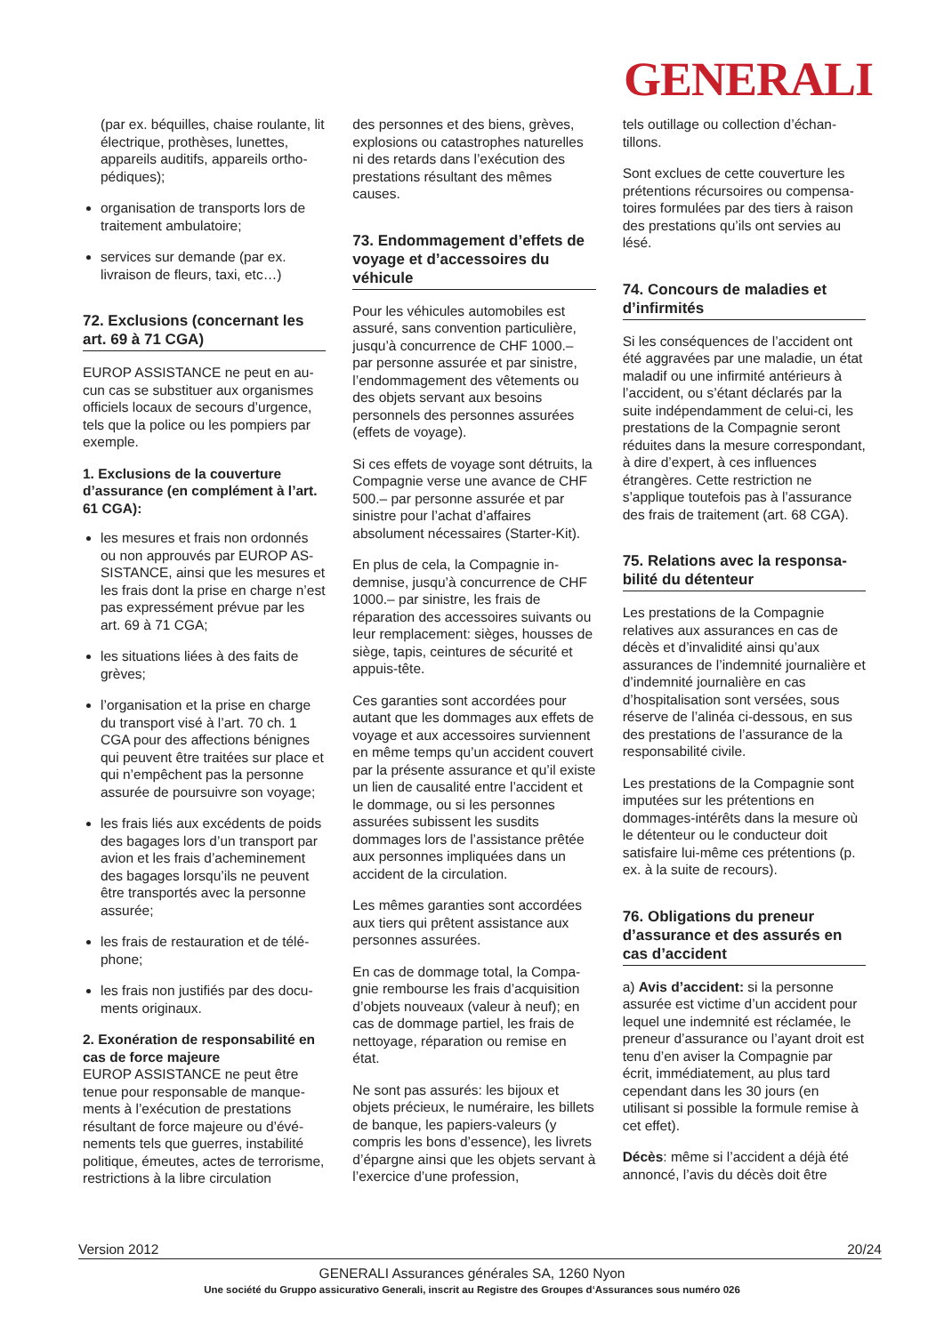GENERALI
(par ex. béquilles, chaise roulante, lit électrique, prothèses, lunettes, appareils auditifs, appareils ortho­pédiques);
organisation de transports lors de traitement ambulatoire;
services sur demande (par ex. livraison de fleurs, taxi, etc…)
72. Exclusions (concernant les art. 69 à 71 CGA)
EUROP ASSISTANCE ne peut en au­cun cas se substituer aux organismes officiels locaux de secours d’urgence, tels que la police ou les pompiers par exemple.
1. Exclusions de la couverture d’assurance (en complément à l’art. 61 CGA):
les mesures et frais non ordonnés ou non approuvés par EUROP AS­SISTANCE, ainsi que les mesures et les frais dont la prise en charge n’est pas expressément prévue par les art. 69 à 71 CGA;
les situations liées à des faits de grèves;
l’organisation et la prise en charge du transport visé à l’art. 70 ch. 1 CGA pour des affections bénignes qui peuvent être traitées sur place et qui n’empêchent pas la per­sonne assurée de poursuivre son voyage;
les frais liés aux excédents de poids des bagages lors d’un trans­port par avion et les frais d’achemi­nement des bagages lorsqu’ils ne peuvent être transportés avec la personne assurée;
les frais de restauration et de télé­phone;
les frais non justifiés par des docu­ments originaux.
2. Exonération de responsabilité en cas de force majeure
EUROP ASSISTANCE ne peut être tenue pour responsable de manque­ments à l’exécution de prestations résultant de force majeure ou d’évé­nements tels que guerres, instabilité politique, émeutes, actes de terro­risme, restrictions à la libre circulation
des personnes et des biens, grèves, explosions ou catastrophes naturelles ni des retards dans l’exécution des prestations résultant des mêmes causes.
73. Endommagement d’effets de voyage et d’accessoires du véhicule
Pour les véhicules automobiles est assuré, sans convention particulière, jusqu’à concurrence de CHF 1000.– par personne assurée et par sinistre, l’endommagement des vêtements ou des objets servant aux besoins personnels des personnes assurées (effets de voyage).
Si ces effets de voyage sont détruits, la Compagnie verse une avance de CHF 500.– par personne assurée et par sinistre pour l’achat d’affaires absolument nécessaires (Starter-Kit).
En plus de cela, la Compagnie in­demnise, jusqu’à concurrence de CHF 1000.– par sinistre, les frais de réparation des accessoires sui­vants ou leur remplacement: sièges, housses de siège, tapis, ceintures de sécurité et appuis-tête.
Ces garanties sont accordées pour autant que les dommages aux effets de voyage et aux accessoires sur­viennent en même temps qu’un accident couvert par la présente assurance et qu’il existe un lien de causalité entre l’accident et le dom­mage, ou si les personnes assurées subissent les susdits dommages lors de l’assistance prêtée aux personnes impliquées dans un accident de la circulation.
Les mêmes garanties sont accordées aux tiers qui prêtent assistance aux personnes assurées.
En cas de dommage total, la Compa­gnie rembourse les frais d’acquisition d’objets nouveaux (valeur à neuf); en cas de dommage partiel, les frais de nettoyage, réparation ou remise en état.
Ne sont pas assurés: les bijoux et objets précieux, le numéraire, les billets de banque, les papiers-valeurs (y compris les bons d’essence), les livrets d’épargne ainsi que les objets servant à l’exercice d’une profession,
tels outillage ou collection d’échan­tillons.
Sont exclues de cette couverture les prétentions récursoires ou compensa­toires formulées par des tiers à raison des prestations qu’ils ont servies au lésé.
74. Concours de maladies et d’infirmités
Si les conséquences de l’accident ont été aggravées par une maladie, un état maladif ou une infirmité anté­rieurs à l’accident, ou s’étant déclarés par la suite indépendamment de celui-ci, les prestations de la Compa­gnie seront réduites dans la mesure correspondant, à dire d’expert, à ces influences étrangères. Cette restric­tion ne s’applique toutefois pas à l’assurance des frais de traitement (art. 68 CGA).
75. Relations avec la responsa­bilité du détenteur
Les prestations de la Compagnie relatives aux assurances en cas de décès et d’invalidité ainsi qu’aux assurances de l’indemnité journalière et d’indemnité journalière en cas d’hospitalisation sont versées, sous réserve de l’alinéa ci-dessous, en sus des prestations de l’assurance de la responsabilité civile.
Les prestations de la Compagnie sont imputées sur les prétentions en dommages-intérêts dans la mesure où le détenteur ou le conducteur doit satisfaire lui-même ces prétentions (p. ex. à la suite de recours).
76. Obligations du preneur d’assurance et des assurés en cas d’accident
a) Avis d’accident: si la personne assurée est victime d’un accident pour lequel une indemnité est récla­mée, le preneur d’assurance ou l’ayant droit est tenu d’en aviser la Compagnie par écrit, immédiatement, au plus tard cependant dans les 30 jours (en utilisant si possible la for­mule remise à cet effet).
Décès: même si l’accident a déjà été annoncé, l’avis du décès doit être
Version 2012 20/24
GENERALI Assurances générales SA, 1260 Nyon
Une société du Gruppo assicurativo Generali, inscrit au Registre des Groupes d‘Assurances sous numéro 026